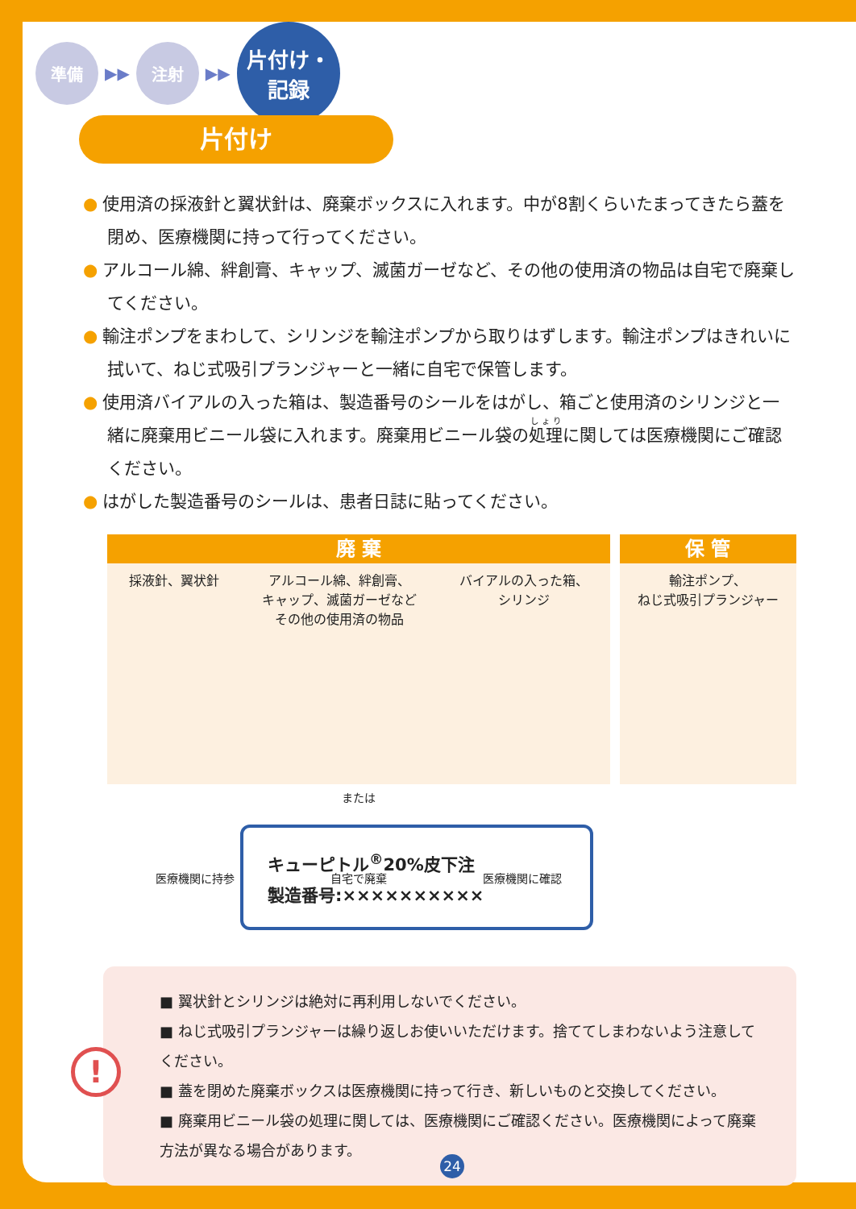準備
▶▶
注射
▶▶
片付け・
記録
片付け
● 使用済の採液針と翼状針は、廃棄ボックスに入れます。中が8割くらいたまってきたら蓋を閉め、医療機関に持って行ってください。
● アルコール綿、絆創膏、キャップ、滅菌ガーゼなど、その他の使用済の物品は自宅で廃棄してください。
● 輸注ポンプをまわして、シリンジを輸注ポンプから取りはずします。輸注ポンプはきれいに拭いて、ねじ式吸引プランジャーと一緒に自宅で保管します。
● 使用済バイアルの入った箱は、製造番号のシールをはがし、箱ごと使用済のシリンジと一緒に廃棄用ビニール袋に入れます。廃棄用ビニール袋の処理に関しては医療機関にご確認ください。
● はがした製造番号のシールは、患者日誌に貼ってください。
廃 棄
採液針、翼状針 アルコール綿、絆創膏、
キャップ、滅菌ガーゼなど
その他の使用済の物品
バイアルの入った箱、
シリンジ
または
医療機関に持参 自宅で廃棄 医療機関に確認
保 管
輸注ポンプ、
ねじ式吸引プランジャー
キューピトル<sup>®</sup>20%皮下注
製造番号:××××××××××
!
■ 翼状針とシリンジは絶対に再利用しないでください。
■ ねじ式吸引プランジャーは繰り返しお使いいただけます。捨ててしまわないよう注意してください。
■ 蓋を閉めた廃棄ボックスは医療機関に持って行き、新しいものと交換してください。
■ 廃棄用ビニール袋の処理に関しては、医療機関にご確認ください。医療機関によって廃棄方法が異なる場合があります。
24